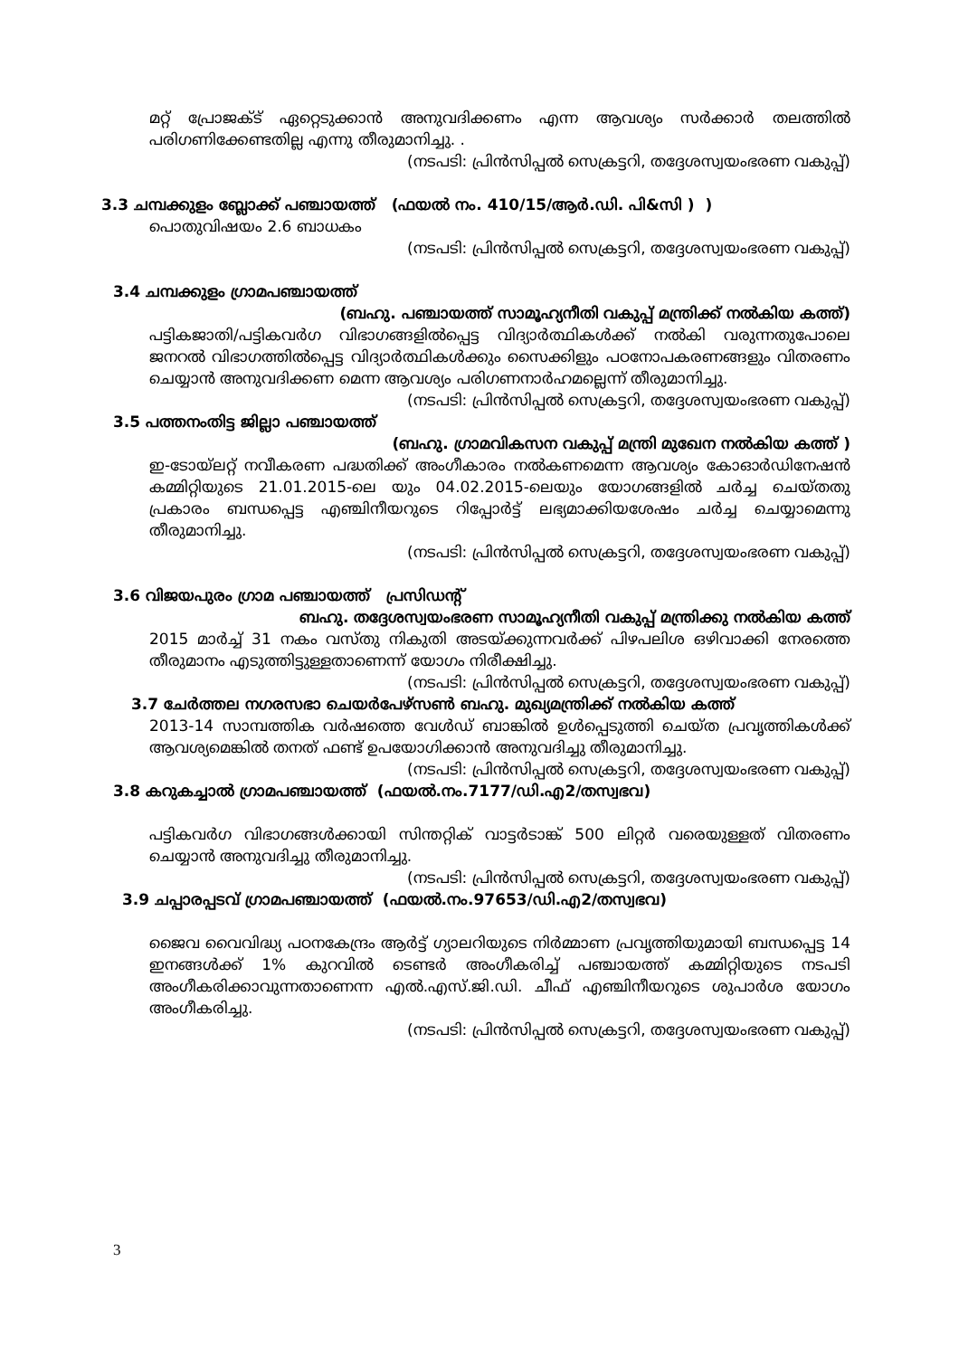മറ്റ് പ്രോജക്ട് ഏറ്റെടുക്കാൻ അനുവദിക്കണം എന്ന ആവശ്യം സർക്കാർ തലത്തിൽ പരിഗണിക്കേണ്ടതില്ല എന്നു തീരുമാനിച്ചു. .
(നടപടി: പ്രിൻസിപ്പൽ സെക്രട്ടറി, തദ്ദേശസ്വയംഭരണ വകുപ്പ്)
3.3 ചമ്പക്കുളം ബ്ലോക്ക് പഞ്ചായത്ത് (ഫയൽ നം. 410/15/ആർ.ഡി. പി&സി ) )
പൊതുവിഷയം 2.6 ബാധകം
(നടപടി: പ്രിൻസിപ്പൽ സെക്രട്ടറി, തദ്ദേശസ്വയംഭരണ വകുപ്പ്)
3.4 ചമ്പക്കുളം ഗ്രാമപഞ്ചായത്ത്
(ബഹു. പഞ്ചായത്ത് സാമൂഹ്യനീതി വകുപ്പ് മന്ത്രിക്ക് നൽകിയ കത്ത്)
പട്ടികജാതി/പട്ടികവർഗ വിഭാഗങ്ങളിൽപ്പെട്ട വിദ്യാർത്ഥികൾക്ക് നൽകി വരുന്നതുപോലെ ജനറൽ വിഭാഗത്തിൽപ്പെട്ട വിദ്യാർത്ഥികൾക്കും സൈക്കിളും പഠനോപകരണങ്ങളും വിതരണം ചെയ്യാൻ അനുവദിക്കണ മെന്ന ആവശ്യം പരിഗണനാർഹമല്ലെന്ന് തീരുമാനിച്ചു.
(നടപടി: പ്രിൻസിപ്പൽ സെക്രട്ടറി, തദ്ദേശസ്വയംഭരണ വകുപ്പ്)
3.5 പത്തനംതിട്ട ജില്ലാ പഞ്ചായത്ത്
(ബഹു. ഗ്രാമവികസന വകുപ്പ് മന്ത്രി മുഖേന നൽകിയ കത്ത് )
ഇ-ടോയ്ലറ്റ് നവീകരണ പദ്ധതിക്ക് അംഗീകാരം നൽകണമെന്ന ആവശ്യം കോഓർഡിനേഷൻ കമ്മിറ്റിയുടെ 21.01.2015-ലെ യും 04.02.2015-ലെയും യോഗങ്ങളിൽ ചർച്ച ചെയ്തതു പ്രകാരം ബന്ധപ്പെട്ട എഞ്ചിനീയറുടെ റിപ്പോർട്ട് ലഭ്യമാക്കിയശേഷം ചർച്ച ചെയ്യാമെന്നു തീരുമാനിച്ചു.
(നടപടി: പ്രിൻസിപ്പൽ സെക്രട്ടറി, തദ്ദേശസ്വയംഭരണ വകുപ്പ്)
3.6 വിജയപുരം ഗ്രാമ പഞ്ചായത്ത് പ്രസിഡന്റ്
ബഹു. തദ്ദേശസ്വയംഭരണ സാമൂഹ്യനീതി വകുപ്പ് മന്ത്രിക്കു നൽകിയ കത്ത്
2015 മാർച്ച് 31 നകം വസ്തു നികുതി അടയ്ക്കുന്നവർക്ക് പിഴപലിശ ഒഴിവാക്കി നേരത്തെ തീരുമാനം എടുത്തിട്ടുള്ളതാണെന്ന് യോഗം നിരീക്ഷിച്ചു.
(നടപടി: പ്രിൻസിപ്പൽ സെക്രട്ടറി, തദ്ദേശസ്വയംഭരണ വകുപ്പ്)
3.7 ചേർത്തല നഗരസഭാ ചെയർപേഴ്സൺ ബഹു. മുഖ്യമന്ത്രിക്ക് നൽകിയ കത്ത്
2013-14 സാമ്പത്തിക വർഷത്തെ വേൾഡ് ബാങ്കിൽ ഉൾപ്പെടുത്തി ചെയ്ത പ്രവൃത്തികൾക്ക് ആവശ്യമെങ്കിൽ തനത് ഫണ്ട് ഉപയോഗിക്കാൻ അനുവദിച്ചു തീരുമാനിച്ചു.
(നടപടി: പ്രിൻസിപ്പൽ സെക്രട്ടറി, തദ്ദേശസ്വയംഭരണ വകുപ്പ്)
3.8 കറുകച്ചാൽ ഗ്രാമപഞ്ചായത്ത് (ഫയൽ.നം.7177/ഡി.എ2/തസ്വഭവ)
പട്ടികവർഗ വിഭാഗങ്ങൾക്കായി സിന്തറ്റിക് വാട്ടർടാങ്ക് 500 ലിറ്റർ വരെയുള്ളത് വിതരണം ചെയ്യാൻ അനുവദിച്ചു തീരുമാനിച്ചു.
(നടപടി: പ്രിൻസിപ്പൽ സെക്രട്ടറി, തദ്ദേശസ്വയംഭരണ വകുപ്പ്)
3.9 ചപ്പാരപ്പടവ് ഗ്രാമപഞ്ചായത്ത് (ഫയൽ.നം.97653/ഡി.എ2/തസ്വഭവ)
ജൈവ വൈവിദ്ധ്യ പഠനകേന്ദ്രം ആർട്ട് ഗ്യാലറിയുടെ നിർമ്മാണ പ്രവൃത്തിയുമായി ബന്ധപ്പെട്ട 14 ഇനങ്ങൾക്ക് 1% കുറവിൽ ടെണ്ടർ അംഗീകരിച്ച് പഞ്ചായത്ത് കമ്മിറ്റിയുടെ നടപടി അംഗീകരിക്കാവുന്നതാണെന്ന എൽ.എസ്.ജി.ഡി. ചീഫ് എഞ്ചിനീയറുടെ ശുപാർശ യോഗം അംഗീകരിച്ചു.
(നടപടി: പ്രിൻസിപ്പൽ സെക്രട്ടറി, തദ്ദേശസ്വയംഭരണ വകുപ്പ്)
3